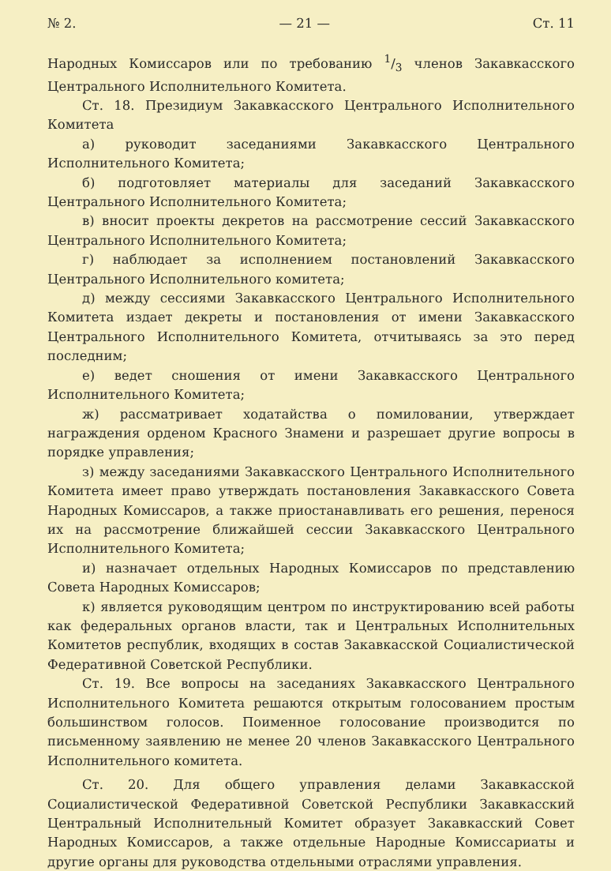№ 2. — 21 — Ст. 11
Народных Комиссаров или по требованию 1/3 членов Закавкасского Центрального Исполнительного Комитета.
Ст. 18. Президиум Закавкасского Центрального Исполнительного Комитета
а) руководит заседаниями Закавкасского Центрального Исполнительного Комитета;
б) подготовляет материалы для заседаний Закавкасского Центрального Исполнительного Комитета;
в) вносит проекты декретов на рассмотрение сессий Закавкасского Центрального Исполнительного Комитета;
г) наблюдает за исполнением постановлений Закавкасского Центрального Исполнительного комитета;
д) между сессиями Закавкасского Центрального Исполнительного Комитета издает декреты и постановления от имени Закавкасского Центрального Исполнительного Комитета, отчитываясь за это перед последним;
е) ведет сношения от имени Закавкасского Центрального Исполнительного Комитета;
ж) рассматривает ходатайства о помиловании, утверждает награждения орденом Красного Знамени и разрешает другие вопросы в порядке управления;
з) между заседаниями Закавкасского Центрального Исполнительного Комитета имеет право утверждать постановления Закавкасского Совета Народных Комиссаров, а также приостанавливать его решения, перенося их на рассмотрение ближайшей сессии Закавкасского Центрального Исполнительного Комитета;
и) назначает отдельных Народных Комиссаров по представлению Совета Народных Комиссаров;
к) является руководящим центром по инструктированию всей работы как федеральных органов власти, так и Центральных Исполнительных Комитетов республик, входящих в состав Закавкасской Социалистической Федеративной Советской Республики.
Ст. 19. Все вопросы на заседаниях Закавкасского Центрального Исполнительного Комитета решаются открытым голосованием простым большинством голосов. Поименное голосование производится по письменному заявлению не менее 20 членов Закавкасского Центрального Исполнительного комитета.
Ст. 20. Для общего управления делами Закавкасской Социалистической Федеративной Советской Республики Закавкасский Центральный Исполнительный Комитет образует Закавкасский Совет Народных Комиссаров, а также отдельные Народные Комиссариаты и другие органы для руководства отдельными отраслями управления.